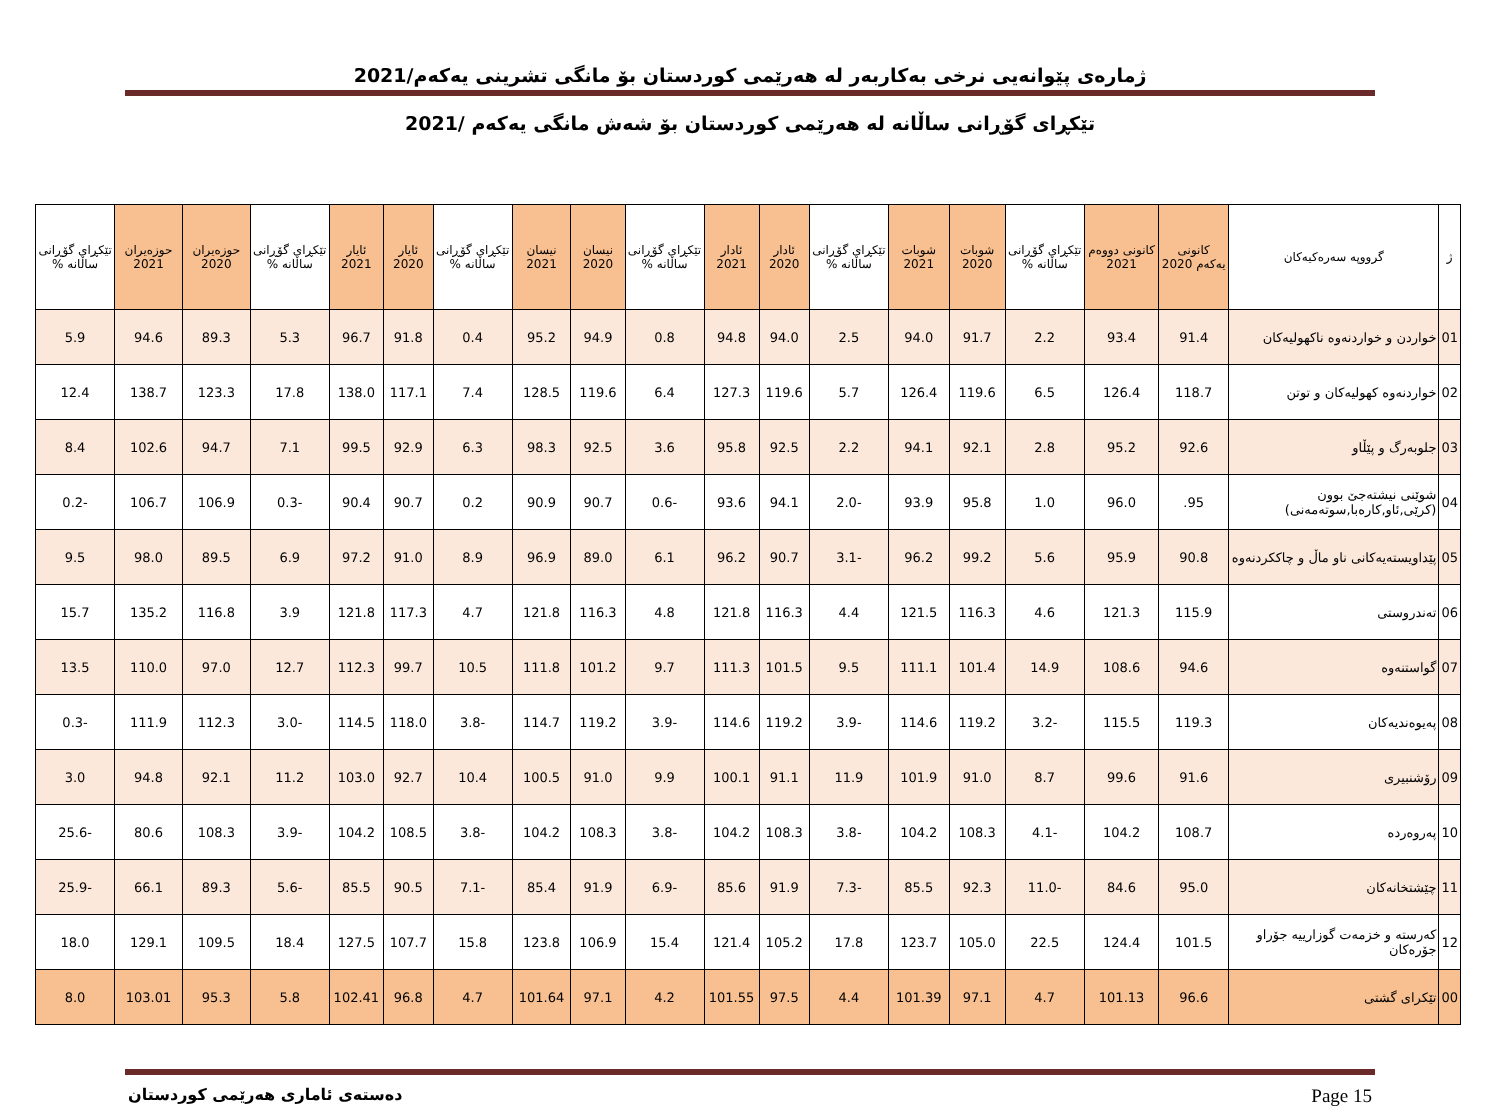ژمارەی پێوانەیی نرخی بەکاربەر لە هەرێمی کوردستان بۆ مانگی تشرینی یەکەم/2021
تێکڕای گۆڕانی ساڵانە لە هەرێمی کوردستان بۆ شەش مانگی یەکەم /2021
| ژ | گرووپە سەرەکیەکان | کانونی یەکەم 2020 | کانونی دووەم 2021 | تێکڕای گۆڕانی ساڵانە % | شوبات 2020 | شوبات 2021 | تێکڕای گۆڕانی ساڵانە % | ئادار 2020 | ئادار 2021 | تێکڕای گۆڕانی ساڵانە % | نیسان 2020 | نیسان 2021 | تێکڕای گۆڕانی ساڵانە % | ئایار 2020 | ئایار 2021 | تێکڕای گۆڕانی ساڵانە % | حوزەیران 2020 | حوزەیران 2021 | تێکڕای گۆڕانی ساڵانە % |
| --- | --- | --- | --- | --- | --- | --- | --- | --- | --- | --- | --- | --- | --- | --- | --- | --- | --- | --- | --- |
| 01 | خواردن و خواردنەوە ناکهولیەکان | 91.4 | 93.4 | 2.2 | 91.7 | 94.0 | 2.5 | 94.0 | 94.8 | 0.8 | 94.9 | 95.2 | 0.4 | 91.8 | 96.7 | 5.3 | 89.3 | 94.6 | 5.9 |
| 02 | خواردنەوە کهولیەکان و توتن | 118.7 | 126.4 | 6.5 | 119.6 | 126.4 | 5.7 | 119.6 | 127.3 | 6.4 | 119.6 | 128.5 | 7.4 | 117.1 | 138.0 | 17.8 | 123.3 | 138.7 | 12.4 |
| 03 | جلوبەرگ و پێڵاو | 92.6 | 95.2 | 2.8 | 92.1 | 94.1 | 2.2 | 92.5 | 95.8 | 3.6 | 92.5 | 98.3 | 6.3 | 92.9 | 99.5 | 7.1 | 94.7 | 102.6 | 8.4 |
| 04 | شوێنی نیشتەجێ بوون (کرێی,ئاو,کارەبا,سوتەمەنی) | 95. | 96.0 | 1.0 | 95.8 | 93.9 | -2.0 | 94.1 | 93.6 | -0.6 | 90.7 | 90.9 | 0.2 | 90.7 | 90.4 | -0.3 | 106.9 | 106.7 | -0.2 |
| 05 | پێداویستەیەکانی ناو ماڵ و چاککردنەوە | 90.8 | 95.9 | 5.6 | 99.2 | 96.2 | -3.1 | 90.7 | 96.2 | 6.1 | 89.0 | 96.9 | 8.9 | 91.0 | 97.2 | 6.9 | 89.5 | 98.0 | 9.5 |
| 06 | تەندروستی | 115.9 | 121.3 | 4.6 | 116.3 | 121.5 | 4.4 | 116.3 | 121.8 | 4.8 | 116.3 | 121.8 | 4.7 | 117.3 | 121.8 | 3.9 | 116.8 | 135.2 | 15.7 |
| 07 | گواستنەوە | 94.6 | 108.6 | 14.9 | 101.4 | 111.1 | 9.5 | 101.5 | 111.3 | 9.7 | 101.2 | 111.8 | 10.5 | 99.7 | 112.3 | 12.7 | 97.0 | 110.0 | 13.5 |
| 08 | پەیوەندیەکان | 119.3 | 115.5 | -3.2 | 119.2 | 114.6 | -3.9 | 119.2 | 114.6 | -3.9 | 119.2 | 114.7 | -3.8 | 118.0 | 114.5 | -3.0 | 112.3 | 111.9 | -0.3 |
| 09 | رۆشنبیری | 91.6 | 99.6 | 8.7 | 91.0 | 101.9 | 11.9 | 91.1 | 100.1 | 9.9 | 91.0 | 100.5 | 10.4 | 92.7 | 103.0 | 11.2 | 92.1 | 94.8 | 3.0 |
| 10 | پەروەردە | 108.7 | 104.2 | -4.1 | 108.3 | 104.2 | -3.8 | 108.3 | 104.2 | -3.8 | 108.3 | 104.2 | -3.8 | 108.5 | 104.2 | -3.9 | 108.3 | 80.6 | -25.6 |
| 11 | چێشتخانەکان | 95.0 | 84.6 | -11.0 | 92.3 | 85.5 | -7.3 | 91.9 | 85.6 | -6.9 | 91.9 | 85.4 | -7.1 | 90.5 | 85.5 | -5.6 | 89.3 | 66.1 | -25.9 |
| 12 | کەرستە و خزمەت گوزارییە جۆراو جۆرەکان | 101.5 | 124.4 | 22.5 | 105.0 | 123.7 | 17.8 | 105.2 | 121.4 | 15.4 | 106.9 | 123.8 | 15.8 | 107.7 | 127.5 | 18.4 | 109.5 | 129.1 | 18.0 |
| 00 | تێکرای گشتی | 96.6 | 101.13 | 4.7 | 97.1 | 101.39 | 4.4 | 97.5 | 101.55 | 4.2 | 97.1 | 101.64 | 4.7 | 96.8 | 102.41 | 5.8 | 95.3 | 103.01 | 8.0 |
دەستەی ئاماری هەرێمی کوردستان Page 15